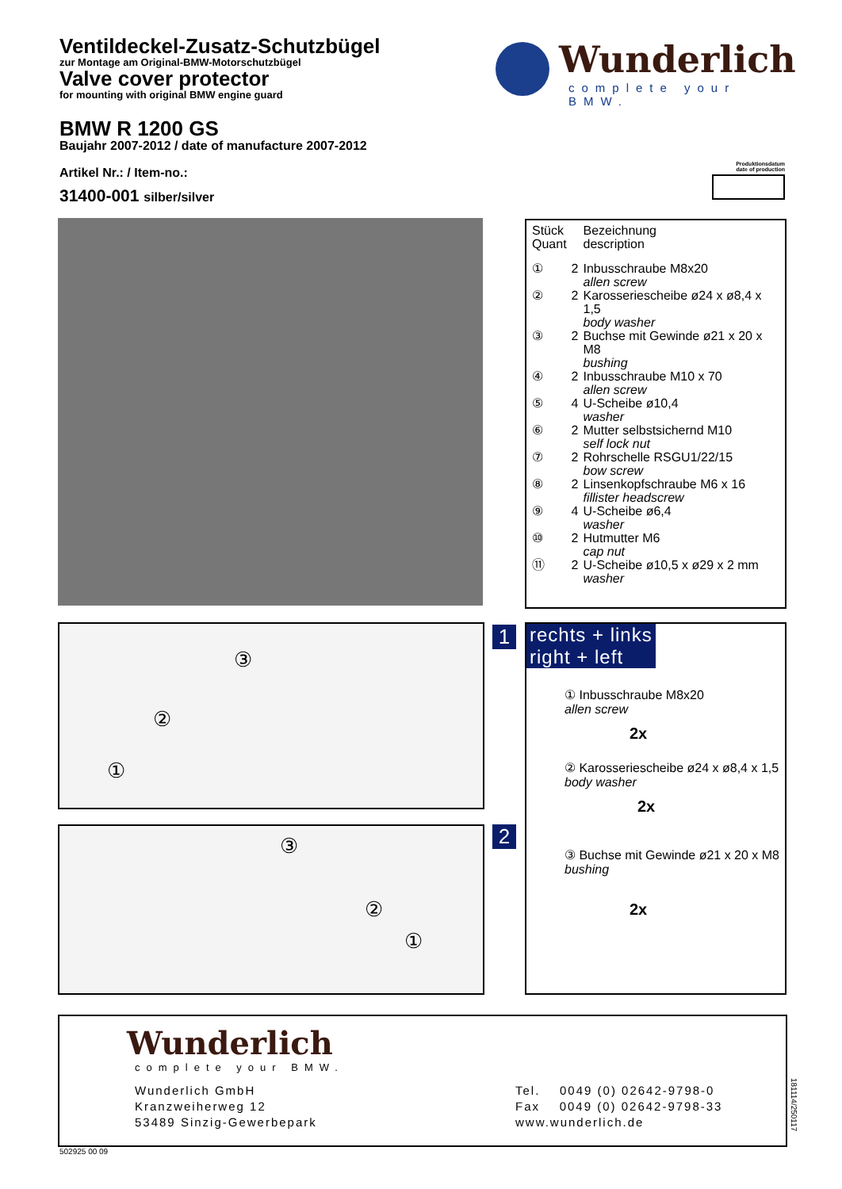Ventildeckel-Zusatz-Schutzbügel
zur Montage am Original-BMW-Motorschutzbügel
Valve cover protector
for mounting with original BMW engine guard
BMW R 1200 GS
Baujahr 2007-2012 / date of manufacture 2007-2012
Artikel Nr.: / Item-no.:
31400-001 silber/silver
Wunderlich
complete your BMW.
Produktionsdatum
date of production
| Stück Quant | | Bezeichnung description |
| ① | 2 | Inbusschraube M8x20 allen screw |
| ② | 2 | Karosseriescheibe ø24 x ø8,4 x 1,5 body washer |
| ③ | 2 | Buchse mit Gewinde ø21 x 20 x M8 bushing |
| ④ | 2 | Inbusschraube M10 x 70 allen screw |
| ⑤ | 4 | U-Scheibe ø10,4 washer |
| ⑥ | 2 | Mutter selbstsichernd M10 self lock nut |
| ⑦ | 2 | Rohrschelle RSGU1/22/15 bow screw |
| ⑧ | 2 | Linsenkopfschraube M6 x 16 fillister headscrew |
| ⑨ | 4 | U-Scheibe ø6,4 washer |
| ⑩ | 2 | Hutmutter M6 cap nut |
| ⑪ | 2 | U-Scheibe ø10,5 x ø29 x 2 mm washer |
③
②
①
1
③
②
①
2
rechts + links
right + left
① Inbusschraube M8x20
allen screw
2x
② Karosseriescheibe ø24 x ø8,4 x 1,5
body washer
2x
③ Buchse mit Gewinde ø21 x 20 x M8
bushing
2x
Wunderlich
complete your BMW.
Wunderlich GmbH
Kranzweiherweg 12
53489 Sinzig-Gewerbepark
Tel. 0049 (0) 02642-9798-0
Fax 0049 (0) 02642-9798-33
www.wunderlich.de
181114/250117
502925 00 09